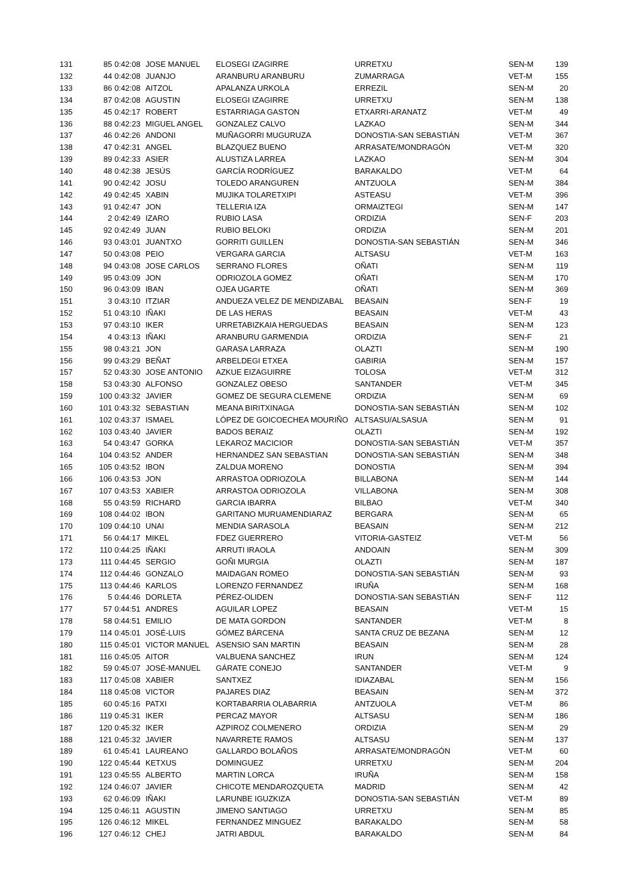| 131 | 85 | 0:42:08 | JOSE MANUEL | ELOSEGI IZAGIRRE | URRETXU | SEN-M | 139 |
| 132 | 44 | 0:42:08 | JUANJO | ARANBURU ARANBURU | ZUMARRAGA | VET-M | 155 |
| 133 | 86 | 0:42:08 | AITZOL | APALANZA URKOLA | ERREZIL | SEN-M | 20 |
| 134 | 87 | 0:42:08 | AGUSTIN | ELOSEGI IZAGIRRE | URRETXU | SEN-M | 138 |
| 135 | 45 | 0:42:17 | ROBERT | ESTARRIAGA GASTON | ETXARRI-ARANATZ | VET-M | 49 |
| 136 | 88 | 0:42:23 | MIGUEL ANGEL | GONZALEZ CALVO | LAZKAO | SEN-M | 344 |
| 137 | 46 | 0:42:26 | ANDONI | MUÑAGORRI MUGURUZA | DONOSTIA-SAN SEBASTIÁN | VET-M | 367 |
| 138 | 47 | 0:42:31 | ANGEL | BLAZQUEZ BUENO | ARRASATE/MONDRAGÓN | VET-M | 320 |
| 139 | 89 | 0:42:33 | ASIER | ALUSTIZA LARREA | LAZKAO | SEN-M | 304 |
| 140 | 48 | 0:42:38 | JESÚS | GARCÍA RODRÍGUEZ | BARAKALDO | VET-M | 64 |
| 141 | 90 | 0:42:42 | JOSU | TOLEDO ARANGUREN | ANTZUOLA | SEN-M | 384 |
| 142 | 49 | 0:42:45 | XABIN | MUJIKA TOLARETXIPI | ASTEASU | VET-M | 396 |
| 143 | 91 | 0:42:47 | JON | TELLERIA IZA | ORMAIZTEGI | SEN-M | 147 |
| 144 | 2 | 0:42:49 | IZARO | RUBIO LASA | ORDIZIA | SEN-F | 203 |
| 145 | 92 | 0:42:49 | JUAN | RUBIO BELOKI | ORDIZIA | SEN-M | 201 |
| 146 | 93 | 0:43:01 | JUANTXO | GORRITI GUILLEN | DONOSTIA-SAN SEBASTIÁN | SEN-M | 346 |
| 147 | 50 | 0:43:08 | PEIO | VERGARA GARCIA | ALTSASU | VET-M | 163 |
| 148 | 94 | 0:43:08 | JOSE CARLOS | SERRANO FLORES | OÑATI | SEN-M | 119 |
| 149 | 95 | 0:43:09 | JON | ODRIOZOLA GOMEZ | OÑATI | SEN-M | 170 |
| 150 | 96 | 0:43:09 | IBAN | OJEA UGARTE | OÑATI | SEN-M | 369 |
| 151 | 3 | 0:43:10 | ITZIAR | ANDUEZA VELEZ DE MENDIZABAL | BEASAIN | SEN-F | 19 |
| 152 | 51 | 0:43:10 | IÑAKI | DE LAS HERAS | BEASAIN | VET-M | 43 |
| 153 | 97 | 0:43:10 | IKER | URRETABIZKAIA HERGUEDAS | BEASAIN | SEN-M | 123 |
| 154 | 4 | 0:43:13 | IÑAKI | ARANBURU GARMENDIA | ORDIZIA | SEN-F | 21 |
| 155 | 98 | 0:43:21 | JON | GARASA LARRAZA | OLAZTI | SEN-M | 190 |
| 156 | 99 | 0:43:29 | BEÑAT | ARBELDEGI ETXEA | GABIRIA | SEN-M | 157 |
| 157 | 52 | 0:43:30 | JOSE ANTONIO | AZKUE EIZAGUIRRE | TOLOSA | VET-M | 312 |
| 158 | 53 | 0:43:30 | ALFONSO | GONZALEZ OBESO | SANTANDER | VET-M | 345 |
| 159 | 100 | 0:43:32 | JAVIER | GOMEZ DE SEGURA CLEMENE | ORDIZIA | SEN-M | 69 |
| 160 | 101 | 0:43:32 | SEBASTIAN | MEANA BIRITXINAGA | DONOSTIA-SAN SEBASTIÁN | SEN-M | 102 |
| 161 | 102 | 0:43:37 | ISMAEL | LÓPEZ DE GOICOECHEA MOURIÑO | ALTSASU/ALSASUA | SEN-M | 91 |
| 162 | 103 | 0:43:40 | JAVIER | BADOS BERAIZ | OLAZTI | SEN-M | 192 |
| 163 | 54 | 0:43:47 | GORKA | LEKAROZ MACICIOR | DONOSTIA-SAN SEBASTIÁN | VET-M | 357 |
| 164 | 104 | 0:43:52 | ANDER | HERNANDEZ SAN SEBASTIAN | DONOSTIA-SAN SEBASTIÁN | SEN-M | 348 |
| 165 | 105 | 0:43:52 | IBON | ZALDUA MORENO | DONOSTIA | SEN-M | 394 |
| 166 | 106 | 0:43:53 | JON | ARRASTOA ODRIOZOLA | BILLABONA | SEN-M | 144 |
| 167 | 107 | 0:43:53 | XABIER | ARRASTOA ODRIOZOLA | VILLABONA | SEN-M | 308 |
| 168 | 55 | 0:43:59 | RICHARD | GARCIA IBARRA | BILBAO | VET-M | 340 |
| 169 | 108 | 0:44:02 | IBON | GARITANO MURUAMENDIARAZ | BERGARA | SEN-M | 65 |
| 170 | 109 | 0:44:10 | UNAI | MENDIA SARASOLA | BEASAIN | SEN-M | 212 |
| 171 | 56 | 0:44:17 | MIKEL | FDEZ GUERRERO | VITORIA-GASTEIZ | VET-M | 56 |
| 172 | 110 | 0:44:25 | IÑAKI | ARRUTI IRAOLA | ANDOAIN | SEN-M | 309 |
| 173 | 111 | 0:44:45 | SERGIO | GOÑI MURGIA | OLAZTI | SEN-M | 187 |
| 174 | 112 | 0:44:46 | GONZALO | MAIDAGAN ROMEO | DONOSTIA-SAN SEBASTIÁN | SEN-M | 93 |
| 175 | 113 | 0:44:46 | KARLOS | LORENZO FERNANDEZ | IRUÑA | SEN-M | 168 |
| 176 | 5 | 0:44:46 | DORLETA | PÉREZ-OLIDEN | DONOSTIA-SAN SEBASTIÁN | SEN-F | 112 |
| 177 | 57 | 0:44:51 | ANDRES | AGUILAR LOPEZ | BEASAIN | VET-M | 15 |
| 178 | 58 | 0:44:51 | EMILIO | DE MATA GORDON | SANTANDER | VET-M | 8 |
| 179 | 114 | 0:45:01 | JOSÉ-LUIS | GÓMEZ BÁRCENA | SANTA CRUZ DE BEZANA | SEN-M | 12 |
| 180 | 115 | 0:45:01 | VICTOR MANUEL | ASENSIO SAN MARTIN | BEASAIN | SEN-M | 28 |
| 181 | 116 | 0:45:05 | AITOR | VALBUENA SANCHEZ | IRUN | SEN-M | 124 |
| 182 | 59 | 0:45:07 | JOSÉ-MANUEL | GÁRATE CONEJO | SANTANDER | VET-M | 9 |
| 183 | 117 | 0:45:08 | XABIER | SANTXEZ | IDIAZABAL | SEN-M | 156 |
| 184 | 118 | 0:45:08 | VICTOR | PAJARES DIAZ | BEASAIN | SEN-M | 372 |
| 185 | 60 | 0:45:16 | PATXI | KORTABARRIA OLABARRIA | ANTZUOLA | VET-M | 86 |
| 186 | 119 | 0:45:31 | IKER | PERCAZ MAYOR | ALTSASU | SEN-M | 186 |
| 187 | 120 | 0:45:32 | IKER | AZPIROZ COLMENERO | ORDIZIA | SEN-M | 29 |
| 188 | 121 | 0:45:32 | JAVIER | NAVARRETE RAMOS | ALTSASU | SEN-M | 137 |
| 189 | 61 | 0:45:41 | LAUREANO | GALLARDO BOLAÑOS | ARRASATE/MONDRAGÓN | VET-M | 60 |
| 190 | 122 | 0:45:44 | KETXUS | DOMINGUEZ | URRETXU | SEN-M | 204 |
| 191 | 123 | 0:45:55 | ALBERTO | MARTIN LORCA | IRUÑA | SEN-M | 158 |
| 192 | 124 | 0:46:07 | JAVIER | CHICOTE MENDAROZQUETA | MADRID | SEN-M | 42 |
| 193 | 62 | 0:46:09 | IÑAKI | LARUNBE IGUZKIZA | DONOSTIA-SAN SEBASTIÁN | VET-M | 89 |
| 194 | 125 | 0:46:11 | AGUSTIN | JIMENO SANTIAGO | URRETXU | SEN-M | 85 |
| 195 | 126 | 0:46:12 | MIKEL | FERNANDEZ MINGUEZ | BARAKALDO | SEN-M | 58 |
| 196 | 127 | 0:46:12 | CHEJ | JATRI ABDUL | BARAKALDO | SEN-M | 84 |